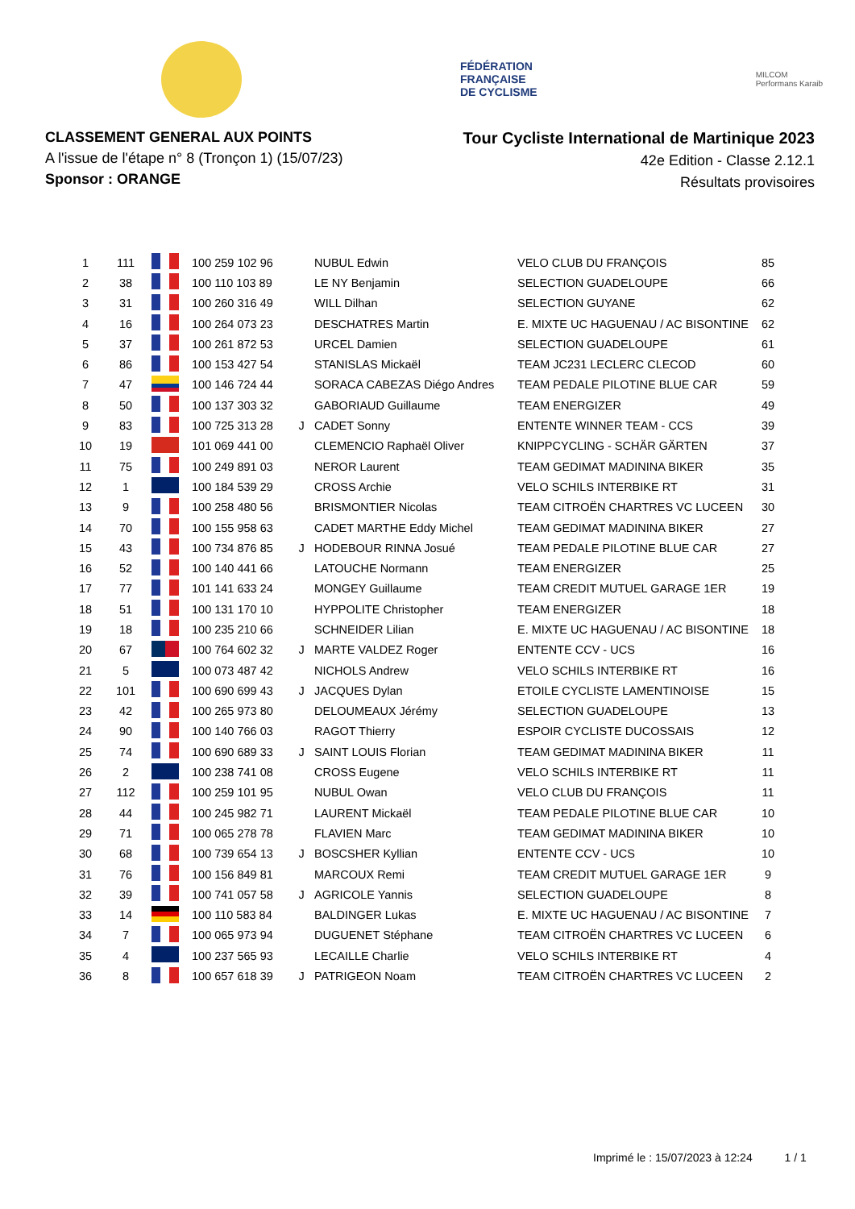FÉDÉRATION
FRANÇAISE
DE CYCLISME
MILCOM
Performans Karaib
CLASSEMENT GENERAL AUX POINTS
A l'issue de l'étape n° 8 (Tronçon 1) (15/07/23)
Sponsor : ORANGE
Tour Cycliste International de Martinique 2023
42e Edition - Classe 2.12.1
Résultats provisoires
| 1 | 111 | | 100 259 102 96 | | NUBUL Edwin | VELO CLUB DU FRANÇOIS | 85 |
| 2 | 38 | | 100 110 103 89 | | LE NY Benjamin | SELECTION GUADELOUPE | 66 |
| 3 | 31 | | 100 260 316 49 | | WILL Dilhan | SELECTION GUYANE | 62 |
| 4 | 16 | | 100 264 073 23 | | DESCHATRES Martin | E. MIXTE UC HAGUENAU / AC BISONTINE | 62 |
| 5 | 37 | | 100 261 872 53 | | URCEL Damien | SELECTION GUADELOUPE | 61 |
| 6 | 86 | | 100 153 427 54 | | STANISLAS Mickaël | TEAM JC231 LECLERC CLECOD | 60 |
| 7 | 47 | | 100 146 724 44 | | SORACA CABEZAS Diégo Andres | TEAM PEDALE PILOTINE BLUE CAR | 59 |
| 8 | 50 | | 100 137 303 32 | | GABORIAUD Guillaume | TEAM ENERGIZER | 49 |
| 9 | 83 | | 100 725 313 28 | J | CADET Sonny | ENTENTE WINNER TEAM - CCS | 39 |
| 10 | 19 | | 101 069 441 00 | | CLEMENCIO Raphaël Oliver | KNIPPCYCLING - SCHÄR GÄRTEN | 37 |
| 11 | 75 | | 100 249 891 03 | | NEROR Laurent | TEAM GEDIMAT MADININA BIKER | 35 |
| 12 | 1 | | 100 184 539 29 | | CROSS Archie | VELO SCHILS INTERBIKE RT | 31 |
| 13 | 9 | | 100 258 480 56 | | BRISMONTIER Nicolas | TEAM CITROËN CHARTRES VC LUCEEN | 30 |
| 14 | 70 | | 100 155 958 63 | | CADET MARTHE Eddy Michel | TEAM GEDIMAT MADININA BIKER | 27 |
| 15 | 43 | | 100 734 876 85 | J | HODEBOUR RINNA Josué | TEAM PEDALE PILOTINE BLUE CAR | 27 |
| 16 | 52 | | 100 140 441 66 | | LATOUCHE Normann | TEAM ENERGIZER | 25 |
| 17 | 77 | | 101 141 633 24 | | MONGEY Guillaume | TEAM CREDIT MUTUEL GARAGE 1ER | 19 |
| 18 | 51 | | 100 131 170 10 | | HYPPOLITE Christopher | TEAM ENERGIZER | 18 |
| 19 | 18 | | 100 235 210 66 | | SCHNEIDER Lilian | E. MIXTE UC HAGUENAU / AC BISONTINE | 18 |
| 20 | 67 | | 100 764 602 32 | J | MARTE VALDEZ Roger | ENTENTE CCV - UCS | 16 |
| 21 | 5 | | 100 073 487 42 | | NICHOLS Andrew | VELO SCHILS INTERBIKE RT | 16 |
| 22 | 101 | | 100 690 699 43 | J | JACQUES Dylan | ETOILE CYCLISTE LAMENTINOISE | 15 |
| 23 | 42 | | 100 265 973 80 | | DELOUMEAUX Jérémy | SELECTION GUADELOUPE | 13 |
| 24 | 90 | | 100 140 766 03 | | RAGOT Thierry | ESPOIR CYCLISTE DUCOSSAIS | 12 |
| 25 | 74 | | 100 690 689 33 | J | SAINT LOUIS Florian | TEAM GEDIMAT MADININA BIKER | 11 |
| 26 | 2 | | 100 238 741 08 | | CROSS Eugene | VELO SCHILS INTERBIKE RT | 11 |
| 27 | 112 | | 100 259 101 95 | | NUBUL Owan | VELO CLUB DU FRANÇOIS | 11 |
| 28 | 44 | | 100 245 982 71 | | LAURENT Mickaël | TEAM PEDALE PILOTINE BLUE CAR | 10 |
| 29 | 71 | | 100 065 278 78 | | FLAVIEN Marc | TEAM GEDIMAT MADININA BIKER | 10 |
| 30 | 68 | | 100 739 654 13 | J | BOSCSHER Kyllian | ENTENTE CCV - UCS | 10 |
| 31 | 76 | | 100 156 849 81 | | MARCOUX Remi | TEAM CREDIT MUTUEL GARAGE 1ER | 9 |
| 32 | 39 | | 100 741 057 58 | J | AGRICOLE Yannis | SELECTION GUADELOUPE | 8 |
| 33 | 14 | | 100 110 583 84 | | BALDINGER Lukas | E. MIXTE UC HAGUENAU / AC BISONTINE | 7 |
| 34 | 7 | | 100 065 973 94 | | DUGUENET Stéphane | TEAM CITROËN CHARTRES VC LUCEEN | 6 |
| 35 | 4 | | 100 237 565 93 | | LECAILLE Charlie | VELO SCHILS INTERBIKE RT | 4 |
| 36 | 8 | | 100 657 618 39 | J | PATRIGEON Noam | TEAM CITROËN CHARTRES VC LUCEEN | 2 |
Imprimé le : 15/07/2023 à 12:24 1 / 1